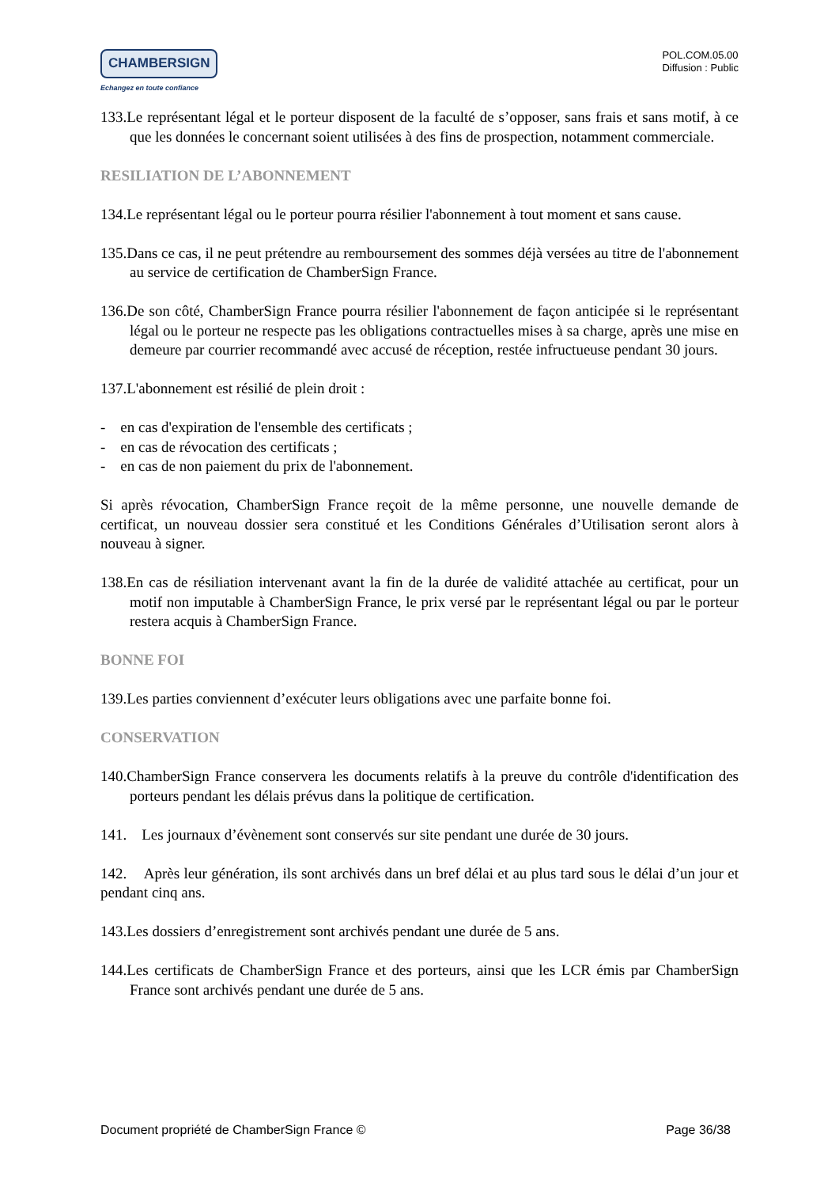CHAMBERSIGN
Echangez en toute confiance
POL.COM.05.00
Diffusion : Public
133.Le représentant légal et le porteur disposent de la faculté de s’opposer, sans frais et sans motif, à ce que les données le concernant soient utilisées à des fins de prospection, notamment commerciale.
RESILIATION DE L’ABONNEMENT
134.Le représentant légal ou le porteur pourra résilier l'abonnement à tout moment et sans cause.
135.Dans ce cas, il ne peut prétendre au remboursement des sommes déjà versées au titre de l'abonnement au service de certification de ChamberSign France.
136.De son côté, ChamberSign France pourra résilier l'abonnement de façon anticipée si le représentant légal ou le porteur ne respecte pas les obligations contractuelles mises à sa charge, après une mise en demeure par courrier recommandé avec accusé de réception, restée infructueuse pendant 30 jours.
137.L'abonnement est résilié de plein droit :
- en cas d'expiration de l'ensemble des certificats ;
- en cas de révocation des certificats ;
- en cas de non paiement du prix de l'abonnement.
Si après révocation, ChamberSign France reçoit de la même personne, une nouvelle demande de certificat, un nouveau dossier sera constitué et les Conditions Générales d’Utilisation seront alors à nouveau à signer.
138.En cas de résiliation intervenant avant la fin de la durée de validité attachée au certificat, pour un motif non imputable à ChamberSign France, le prix versé par le représentant légal ou par le porteur restera acquis à ChamberSign France.
BONNE FOI
139.Les parties conviennent d’exécuter leurs obligations avec une parfaite bonne foi.
CONSERVATION
140.ChamberSign France conservera les documents relatifs à la preuve du contrôle d'identification des porteurs pendant les délais prévus dans la politique de certification.
141. Les journaux d’évènement sont conservés sur site pendant une durée de 30 jours.
142. Après leur génération, ils sont archivés dans un bref délai et au plus tard sous le délai d’un jour et pendant cinq ans.
143.Les dossiers d’enregistrement sont archivés pendant une durée de 5 ans.
144.Les certificats de ChamberSign France et des porteurs, ainsi que les LCR émis par ChamberSign France sont archivés pendant une durée de 5 ans.
Document propriété de ChamberSign France © Page 36/38